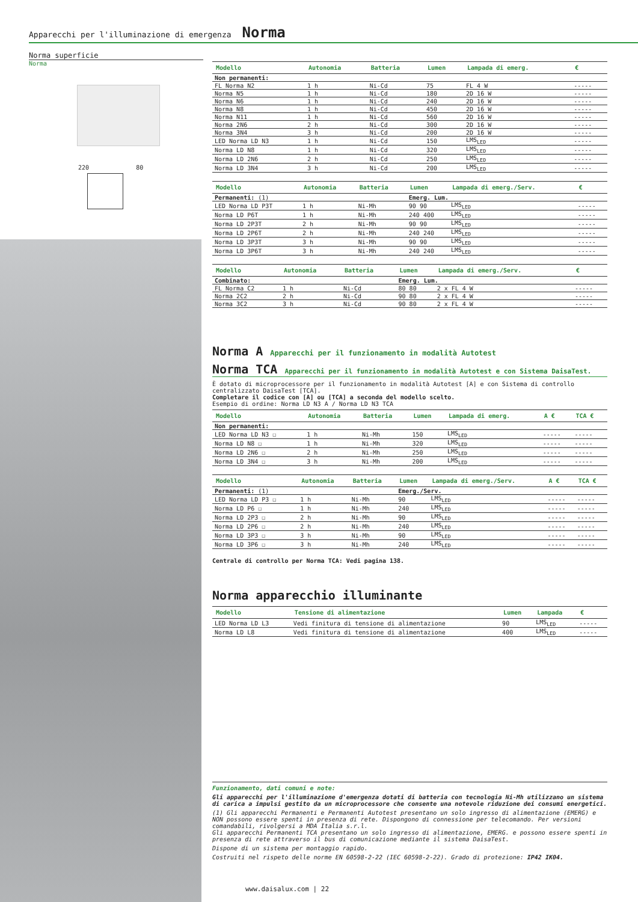Apparecchi per l'illuminazione di emergenza Norma
Norma superficie
Norma
220 80
| Modello | Autonomia | Batteria | Lumen | Lampada di emerg. | € |
| --- | --- | --- | --- | --- | --- |
| Non permanenti: | | | | | |
| FL Norma N2 | 1 h | Ni-Cd | 75 | FL 4 W | ----- |
| Norma N5 | 1 h | Ni-Cd | 180 | 2D 16 W | ----- |
| Norma N6 | 1 h | Ni-Cd | 240 | 2D 16 W | ----- |
| Norma N8 | 1 h | Ni-Cd | 450 | 2D 16 W | ----- |
| Norma N11 | 1 h | Ni-Cd | 560 | 2D 16 W | ----- |
| Norma 2N6 | 2 h | Ni-Cd | 300 | 2D 16 W | ----- |
| Norma 3N4 | 3 h | Ni-Cd | 200 | 2D 16 W | ----- |
| LED Norma LD N3 | 1 h | Ni-Cd | 150 | LMS<sub>LED</sub> | ----- |
| Norma LD N8 | 1 h | Ni-Cd | 320 | LMS<sub>LED</sub> | ----- |
| Norma LD 2N6 | 2 h | Ni-Cd | 250 | LMS<sub>LED</sub> | ----- |
| Norma LD 3N4 | 3 h | Ni-Cd | 200 | LMS<sub>LED</sub> | ----- |
| Modello | Autonomia | Batteria | Lumen | Lampada di emerg./Serv. | € |
| --- | --- | --- | --- | --- | --- |
| Permanenti: (1) | | | Emerg. Lum. | | |
| LED Norma LD P3T | 1 h | Ni-Mh | 90 90 | LMS<sub>LED</sub> | ----- |
| Norma LD P6T | 1 h | Ni-Mh | 240 400 | LMS<sub>LED</sub> | ----- |
| Norma LD 2P3T | 2 h | Ni-Mh | 90 90 | LMS<sub>LED</sub> | ----- |
| Norma LD 2P6T | 2 h | Ni-Mh | 240 240 | LMS<sub>LED</sub> | ----- |
| Norma LD 3P3T | 3 h | Ni-Mh | 90 90 | LMS<sub>LED</sub> | ----- |
| Norma LD 3P6T | 3 h | Ni-Mh | 240 240 | LMS<sub>LED</sub> | ----- |
| Modello | Autonomia | Batteria | Lumen | Lampada di emerg./Serv. | € |
| --- | --- | --- | --- | --- | --- |
| Combinato: | | | Emerg. Lum. | | |
| FL Norma C2 | 1 h | Ni-Cd | 80 80 | 2 x FL 4 W | ----- |
| Norma 2C2 | 2 h | Ni-Cd | 90 80 | 2 x FL 4 W | ----- |
| Norma 3C2 | 3 h | Ni-Cd | 90 80 | 2 x FL 4 W | ----- |
Norma A Apparecchi per il funzionamento in modalità Autotest
Norma TCA Apparecchi per il funzionamento in modalità Autotest e con Sistema DaisaTest.
È dotato di microprocessore per il funzionamento in modalità Autotest [A] e con Sistema di controllo centralizzato DaisaTest [TCA].
Completare il codice con [A] ou [TCA] a seconda del modello scelto.
Esempio di ordine: Norma LD N3 A / Norma LD N3 TCA
| Modello | Autonomia | Batteria | Lumen | Lampada di emerg. | A € | TCA € |
| --- | --- | --- | --- | --- | --- | --- |
| Non permanenti: | | | | | | |
| LED Norma LD N3 ☐ | 1 h | Ni-Mh | 150 | LMS<sub>LED</sub> | ----- | ----- |
| Norma LD N8 ☐ | 1 h | Ni-Mh | 320 | LMS<sub>LED</sub> | ----- | ----- |
| Norma LD 2N6 ☐ | 2 h | Ni-Mh | 250 | LMS<sub>LED</sub> | ----- | ----- |
| Norma LD 3N4 ☐ | 3 h | Ni-Mh | 200 | LMS<sub>LED</sub> | ----- | ----- |
| Modello | Autonomia | Batteria | Lumen | Lampada di emerg./Serv. | A € | TCA € |
| --- | --- | --- | --- | --- | --- | --- |
| Permanenti: (1) | | | Emerg./Serv. | | | |
| LED Norma LD P3 ☐ | 1 h | Ni-Mh | 90 | LMS<sub>LED</sub> | ----- | ----- |
| Norma LD P6 ☐ | 1 h | Ni-Mh | 240 | LMS<sub>LED</sub> | ----- | ----- |
| Norma LD 2P3 ☐ | 2 h | Ni-Mh | 90 | LMS<sub>LED</sub> | ----- | ----- |
| Norma LD 2P6 ☐ | 2 h | Ni-Mh | 240 | LMS<sub>LED</sub> | ----- | ----- |
| Norma LD 3P3 ☐ | 3 h | Ni-Mh | 90 | LMS<sub>LED</sub> | ----- | ----- |
| Norma LD 3P6 ☐ | 3 h | Ni-Mh | 240 | LMS<sub>LED</sub> | ----- | ----- |
Centrale di controllo per Norma TCA: Vedi pagina 138.
Norma apparecchio illuminante
| Modello | Tensione di alimentazione | Lumen | Lampada | € |
| --- | --- | --- | --- | --- |
| LED Norma LD L3 | Vedi finitura di tensione di alimentazione | 90 | LMS<sub>LED</sub> | ----- |
| Norma LD L8 | Vedi finitura di tensione di alimentazione | 400 | LMS<sub>LED</sub> | ----- |
Funzionamento, dati comuni e note:
Gli apparecchi per l'illuminazione d'emergenza dotati di batteria con tecnologia Ni-Mh utilizzano un sistema di carica a impulsi gestito da un microprocessore che consente una notevole riduzione dei consumi energetici.
(1) Gli apparecchi Permanenti e Permanenti Autotest presentano un solo ingresso di alimentazione (EMERG) e NON possono essere spenti in presenza di rete. Dispongono di connessione per telecomando. Per versioni comandabili, rivolgersi a MDA Italia s.r.l.
Gli apparecchi Permanenti TCA presentano un solo ingresso di alimentazione, EMERG. e possono essere spenti in presenza di rete attraverso il bus di comunicazione mediante il sistema DaisaTest.
Dispone di un sistema per montaggio rapido.
Costruiti nel rispeto delle norme EN 60598-2-22 (IEC 60598-2-22). Grado di protezione: IP42 IK04.
www.daisalux.com | 22